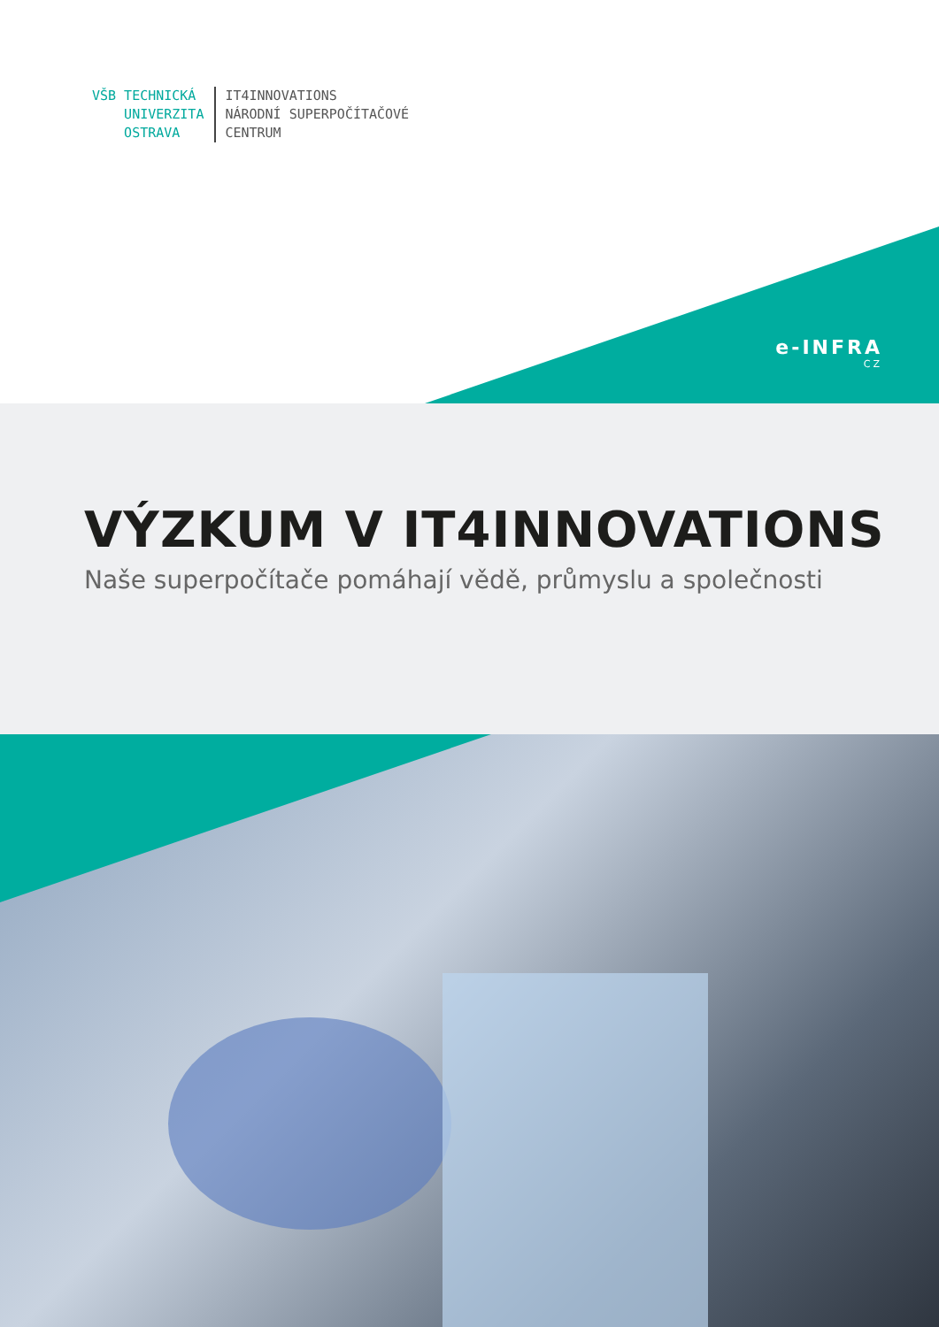VŠB TECHNICKÁ
UNIVERZITA
OSTRAVA
IT4INNOVATIONS
NÁRODNÍ SUPERPOČÍTAČOVÉ
CENTRUM
e-INFRA
CZ
VÝZKUM V IT4INNOVATIONS
Naše superpočítače pomáhají vědě, průmyslu a společnosti